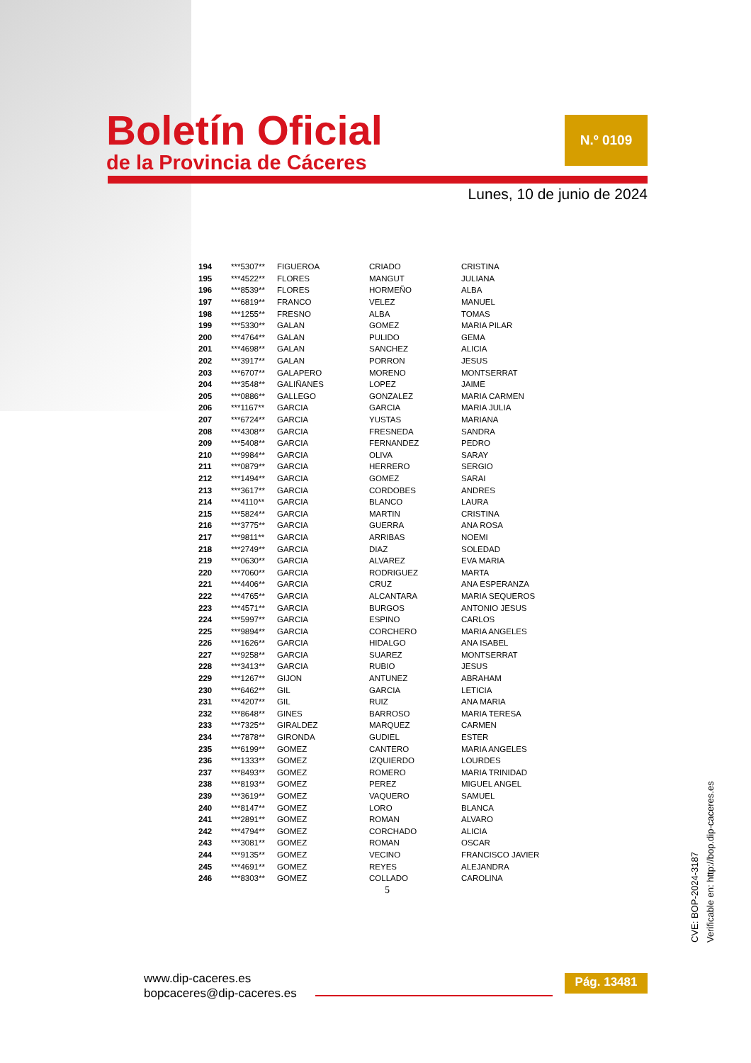Boletín Oficial
de la Provincia de Cáceres
N.º 0109
Lunes, 10 de junio de 2024
| 194 | ***5307** | FIGUEROA | CRIADO | CRISTINA |
| 195 | ***4522** | FLORES | MANGUT | JULIANA |
| 196 | ***8539** | FLORES | HORMEÑO | ALBA |
| 197 | ***6819** | FRANCO | VELEZ | MANUEL |
| 198 | ***1255** | FRESNO | ALBA | TOMAS |
| 199 | ***5330** | GALAN | GOMEZ | MARIA PILAR |
| 200 | ***4764** | GALAN | PULIDO | GEMA |
| 201 | ***4698** | GALAN | SANCHEZ | ALICIA |
| 202 | ***3917** | GALAN | PORRON | JESUS |
| 203 | ***6707** | GALAPERO | MORENO | MONTSERRAT |
| 204 | ***3548** | GALIÑANES | LOPEZ | JAIME |
| 205 | ***0886** | GALLEGO | GONZALEZ | MARIA CARMEN |
| 206 | ***1167** | GARCIA | GARCIA | MARIA JULIA |
| 207 | ***6724** | GARCIA | YUSTAS | MARIANA |
| 208 | ***4308** | GARCIA | FRESNEDA | SANDRA |
| 209 | ***5408** | GARCIA | FERNANDEZ | PEDRO |
| 210 | ***9984** | GARCIA | OLIVA | SARAY |
| 211 | ***0879** | GARCIA | HERRERO | SERGIO |
| 212 | ***1494** | GARCIA | GOMEZ | SARAI |
| 213 | ***3617** | GARCIA | CORDOBES | ANDRES |
| 214 | ***4110** | GARCIA | BLANCO | LAURA |
| 215 | ***5824** | GARCIA | MARTIN | CRISTINA |
| 216 | ***3775** | GARCIA | GUERRA | ANA ROSA |
| 217 | ***9811** | GARCIA | ARRIBAS | NOEMI |
| 218 | ***2749** | GARCIA | DIAZ | SOLEDAD |
| 219 | ***0630** | GARCIA | ALVAREZ | EVA MARIA |
| 220 | ***7060** | GARCIA | RODRIGUEZ | MARTA |
| 221 | ***4406** | GARCIA | CRUZ | ANA ESPERANZA |
| 222 | ***4765** | GARCIA | ALCANTARA | MARIA SEQUEROS |
| 223 | ***4571** | GARCIA | BURGOS | ANTONIO JESUS |
| 224 | ***5997** | GARCIA | ESPINO | CARLOS |
| 225 | ***9894** | GARCIA | CORCHERO | MARIA ANGELES |
| 226 | ***1626** | GARCIA | HIDALGO | ANA ISABEL |
| 227 | ***9258** | GARCIA | SUAREZ | MONTSERRAT |
| 228 | ***3413** | GARCIA | RUBIO | JESUS |
| 229 | ***1267** | GIJON | ANTUNEZ | ABRAHAM |
| 230 | ***6462** | GIL | GARCIA | LETICIA |
| 231 | ***4207** | GIL | RUIZ | ANA MARIA |
| 232 | ***8648** | GINES | BARROSO | MARIA TERESA |
| 233 | ***7325** | GIRALDEZ | MARQUEZ | CARMEN |
| 234 | ***7878** | GIRONDA | GUDIEL | ESTER |
| 235 | ***6199** | GOMEZ | CANTERO | MARIA ANGELES |
| 236 | ***1333** | GOMEZ | IZQUIERDO | LOURDES |
| 237 | ***8493** | GOMEZ | ROMERO | MARIA TRINIDAD |
| 238 | ***8193** | GOMEZ | PEREZ | MIGUEL ANGEL |
| 239 | ***3619** | GOMEZ | VAQUERO | SAMUEL |
| 240 | ***8147** | GOMEZ | LORO | BLANCA |
| 241 | ***2891** | GOMEZ | ROMAN | ALVARO |
| 242 | ***4794** | GOMEZ | CORCHADO | ALICIA |
| 243 | ***3081** | GOMEZ | ROMAN | OSCAR |
| 244 | ***9135** | GOMEZ | VECINO | FRANCISCO JAVIER |
| 245 | ***4691** | GOMEZ | REYES | ALEJANDRA |
| 246 | ***8303** | GOMEZ | COLLADO | CAROLINA |
5
www.dip-caceres.es
bopcaceres@dip-caceres.es
Pág. 13481
CVE: BOP-2024-3187
Verificable en: http://bop.dip-caceres.es